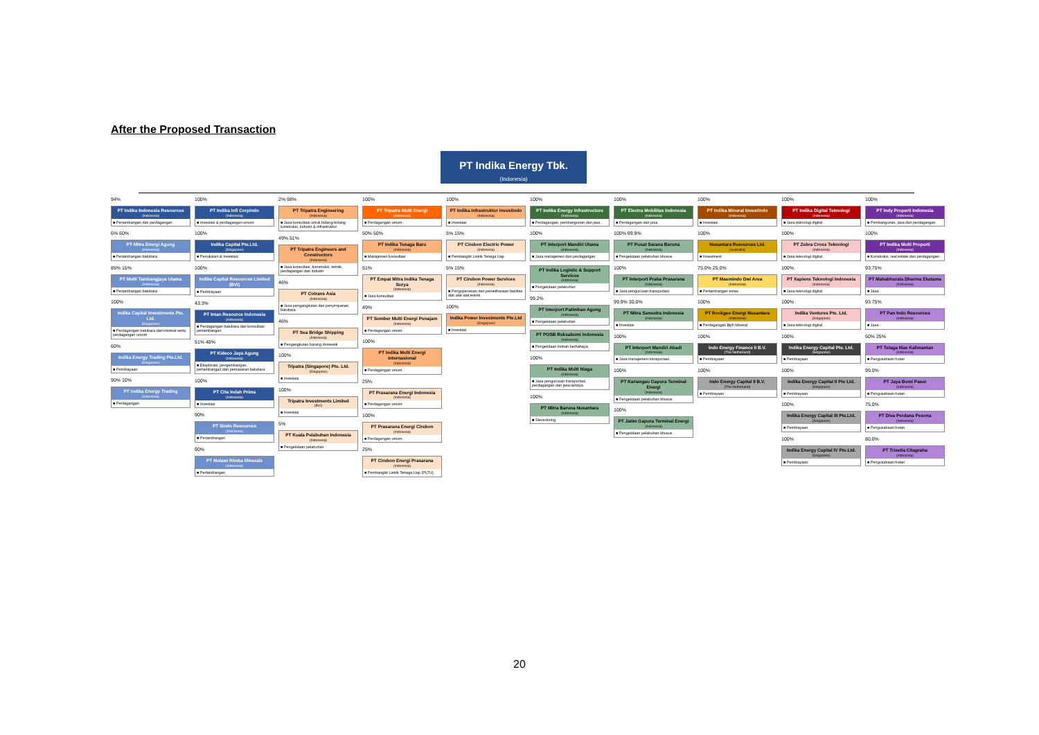After the Proposed Transaction
PT Indika Energy Tbk.
(Indonesia)
94%
PT Indika Indonesia Resources
(Indonesia)
■ Pertambangan dan perdagangan
6% 60%
PT Mitra Energi Agung
(Indonesia)
■ Pertambangan batubara
85% 15%
PT Multi Tambangjaya Utama
(Indonesia)
■ Pertambangan batubara
100%
Indika Capital Investments Pte. Ltd.
(Singapore)
■ Perdagangan batubara dan mineral serta perdagangan umum
60%
Indika Energy Trading Pte.Ltd.
(Singapore)
■ Pembiayaan
90% 10%
PT Indika Energy Trading
(Indonesia)
■ Perdagangan
100%
PT Indika Infi Corpindo
(Indonesia)
■ Investasi & perdagangan umum
100%
Indika Capital Pte.Ltd.
(Singapore)
■ Penukaran & Investasi
100%
Indika Capital Resources Limited (BVI)
■ Pembiayaan
43.3%
PT Intan Resource Indonesia
(Indonesia)
■ Perdagangan batubara dan konsultasi pertambangan
51% 40%
PT Kideco Jaya Agung
(Indonesia)
■ Eksplorasi, pengembangan, pertambangan dan pemasaran batubara
100%
PT Cita Indah Prima
(Indonesia)
■ Investasi
90%
PT Sindo Resources
(Indonesia)
■ Pertambangan
90%
PT Melawi Rimba Minerals
(Indonesia)
■ Pertambangan
2% 98%
PT Tripatra Engineering
(Indonesia)
■ Jasa konsultasi untuk bidang-bidang konstruksi, industri & infrastruktur
49% 51%
PT Tripatra Engineers and Constructors
(Indonesia)
■ Jasa konsultasi, konstruksi, teknik, perdagangan dan industri
46%
PT Cotrans Asia
(Indonesia)
■ Jasa pengangkutan dan penyimpanan batubara
46%
PT Sea Bridge Shipping
(Indonesia)
■ Pengangkutan barang domestik
100%
Tripatra (Singapore) Pte. Ltd.
(Singapore)
■ Investasi
100%
Tripatra Investments Limited
(BVI)
■ Investasi
5%
PT Kuala Pelabuhan Indonesia
(Indonesia)
■ Pengelolaan pelabuhan
100%
PT Tripatra Multi Energi
(Indonesia)
■ Perdagangan umum
50% 50%
PT Indika Tenaga Baru
(Indonesia)
■ Manajemen konsultasi
51%
PT Empat Mitra Indika Tenaga Surya
(Indonesia)
■ Jasa konsultasi
49%
PT Sumber Multi Energi Penajam
(Indonesia)
■ Perdagangan umum
100%
PT Indika Multi Energi Internasional
(Indonesia)
■ Perdagangan umum
25%
PT Prasarana Energi Indonesia
(Indonesia)
■ Perdagangan umum
100%
PT Prasarana Energi Cirebon
(Indonesia)
■ Perdagangan umum
25%
PT Cirebon Energi Prasarana
(Indonesia)
■ Pembangkit Listrik Tenaga Uap (PLTU)
100%
PT Indika Infrastruktur Investindo
(Indonesia)
■ Investasi
5% 15%
PT Cirebon Electric Power
(Indonesia)
■ Pembangkit Listrik Tenaga Uap
5% 15%
PT Cirebon Power Services
(Indonesia)
■ Pengoperasian dan pemeliharaan fasilitas dan alat-alat teknik
100%
Indika Power Investments Pte.Ltd
(Singapore)
■ Investasi
100%
PT Indika Energy Infrastructure
(Indonesia)
■ Perdagangan, pembangunan dan jasa
100%
PT Interport Mandiri Utama
(Indonesia)
■ Jasa manajemen dan perdagangan
PT Indika Logistic & Support Services
(Indonesia)
■ Pengelolaan pelabuhan
99.2%
PT Interport Patimban Agung
(Indonesia)
■ Pengelolaan pelabuhan
PT POSB Reksabumi Indonesia
(Indonesia)
■ Pengelolaan limbah berbahaya
100%
PT Indika Multi Niaga
(Indonesia)
■ Jasa pengurusan transportasi, perdagangan dan jasa lainnya
100%
PT Mitra Baruna Nusantara
(Indonesia)
■ Stevedoring
100%
PT Electra Mobilitas Indonesia
(Indonesia)
■ Perdagangan dan jasa
100% 99.9%
PT Pusat Sarana Baruna
(Indonesia)
■ Pengelolaan pelabuhan khusus
100%
PT Interport Praba Prasarana
(Indonesia)
■ Jasa pengurusan transportasi
99.9% 30.0%
PT Mitra Samudra Indonesia
(Indonesia)
■ Investasi
100%
PT Interport Mandiri Abadi
(Indonesia)
■ Jasa manajemen transportasi
100%
PT Kariangau Gapura Terminal Energi
(Indonesia)
■ Pengelolaan pelabuhan khusus
100%
PT Jatim Gapura Terminal Energi
(Indonesia)
■ Pengelolaan pelabuhan khusus
100%
PT Indika Mineral Investindo
(Indonesia)
■ Investasi
100%
Nusantara Resources Ltd.
(Australia)
■ Investment
75.0% 25.0%
PT Masmindo Dwi Area
(Indonesia)
■ Pertambangan emas
100%
PT Rockgeo Energi Nusantara
(Indonesia)
■ Perdagangan Bijih Mineral
100%
Indo Energy Finance II B.V.
(The Netherland)
■ Pembiayaan
100%
Indo Energy Capital II B.V.
(The Netherland)
■ Pembiayaan
100%
PT Indika Digital Teknologi
(Indonesia)
■ Jasa teknologi digital
100%
PT Zebra Cross Teknologi
(Indonesia)
■ Jasa teknologi digital
100%
PT Xapiens Teknologi Indonesia
(Indonesia)
■ Jasa teknologi digital
100%
Indika Ventures Pte. Ltd.
(Singapore)
■ Jasa teknologi digital
100%
Indika Energy Capital Pte. Ltd.
(Singapore)
■ Pembiayaan
100%
Indika Energy Capital II Pte Ltd.
(Singapore)
■ Pembiayaan
100%
Indika Energy Capital III Pte.Ltd.
(Singapore)
■ Pembiayaan
100%
Indika Energy Capital IV Pte.Ltd.
(Singapore)
■ Pembiayaan
100%
PT Indy Properti Indonesia
(Indonesia)
■ Pembangunan, jasa dan perdagangan
100%
PT Indika Multi Properti
(Indonesia)
■ Konstruksi, real estate dan perdagangan
93.75%
PT Mahabharata Dharma Ekatama
(Indonesia)
■ Jasa
93.75%
PT Pan Indo Resources
(Indonesia)
■ Jasa
50% 25%
PT Telaga Mas Kalimantan
(Indonesia)
■ Pengusahaan hutan
99.0%
PT Jaya Bumi Paser
(Indonesia)
■ Pengusahaan hutan
75.0%
PT Diva Perdana Pesona
(Indonesia)
■ Pengusahaan hutan
80.0%
PT Trisetia Citagraha
(Indonesia)
■ Pengusahaan hutan
20